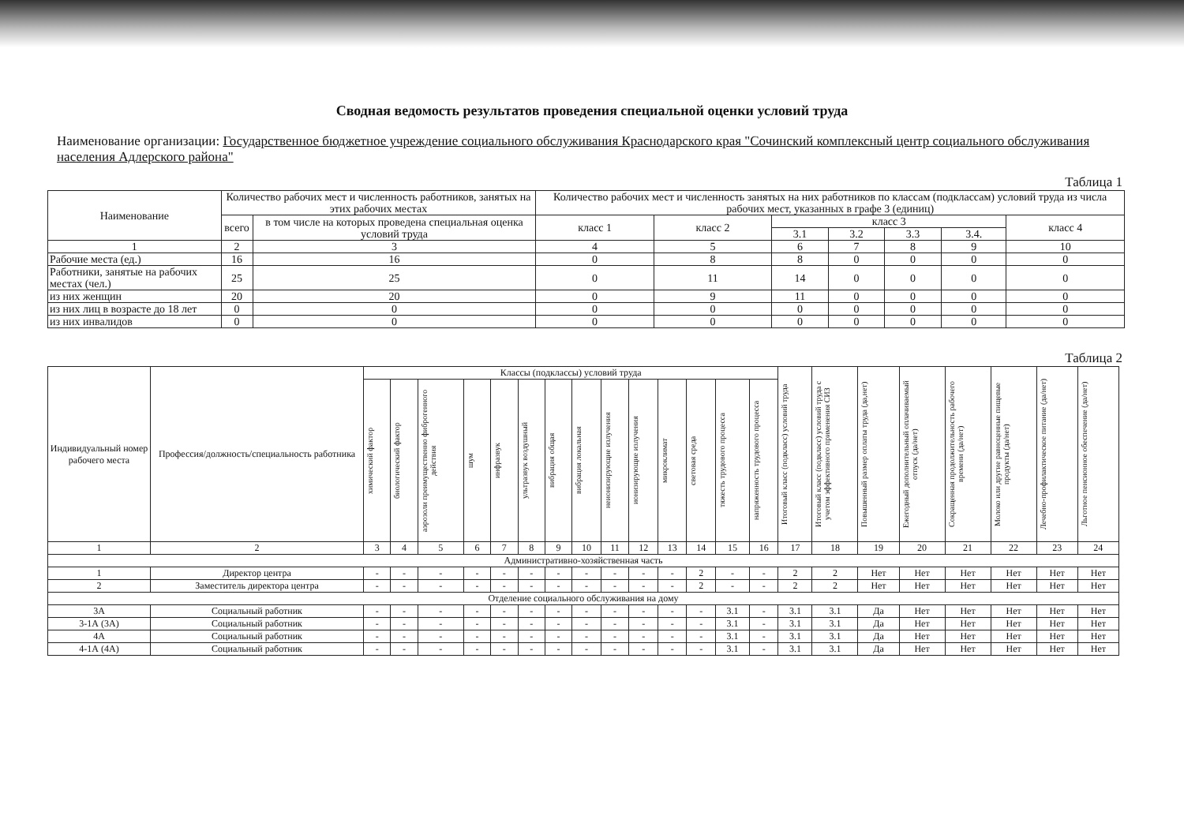Сводная ведомость результатов проведения специальной оценки условий труда
Наименование организации: Государственное бюджетное учреждение социального обслуживания Краснодарского края "Сочинский комплексный центр социального обслуживания населения Адлерского района"
Таблица 1
| Наименование | Количество рабочих мест и численность работников, занятых на этих рабочих местах | | Количество рабочих мест и численность занятых на них работников по классам (подклассам) условий труда из числа рабочих мест, указанных в графе 3 (единиц) | | | | | | |
| --- | --- | --- | --- | --- | --- | --- | --- | --- | --- |
| | всего | в том числе на которых проведена специальная оценка условий труда | класс 1 | класс 2 | класс 3 | | | | класс 4 |
| | | | | | 3.1 | 3.2 | 3.3 | 3.4. | |
| 1 | 2 | 3 | 4 | 5 | 6 | 7 | 8 | 9 | 10 |
| Рабочие места (ед.) | 16 | 16 | 0 | 8 | 8 | 0 | 0 | 0 | 0 |
| Работники, занятые на рабочих местах (чел.) | 25 | 25 | 0 | 11 | 14 | 0 | 0 | 0 | 0 |
| из них женщин | 20 | 20 | 0 | 9 | 11 | 0 | 0 | 0 | 0 |
| из них лиц в возрасте до 18 лет | 0 | 0 | 0 | 0 | 0 | 0 | 0 | 0 | 0 |
| из них инвалидов | 0 | 0 | 0 | 0 | 0 | 0 | 0 | 0 | 0 |
Таблица 2
| Индивидуальный номер рабочего места | Профессия/должность/специальность работника | Классы (подклассы) условий труда | | | | | | | | | | | | | | Итоговый класс (подкласс) условий труда | Итоговый класс (подкласс) условий труда с учетом эффективного применения СИЗ | Повышенный размер оплаты труда (да,нет) | Ежегодный дополнительный оплачиваемый отпуск (да/нет) | Сокращенная продолжительность рабочего времени (да/нет) | Молоко или другие равноценные пищевые продукты (да/нет) | Лечебно-профилактическое питание (да/нет) | Льготное пенсионное обеспечение (да/нет) |
| --- | --- | --- | --- | --- | --- | --- | --- | --- | --- | --- | --- | --- | --- | --- | --- | --- | --- | --- | --- | --- | --- | --- | --- |
| | | химический фактор | биологический фактор | аэрозоли преимущественно фиброгенного действия | шум | инфразвук | ультразвук воздушный | вибрация общая | вибрация локальная | неионизирующие излучения | ионизирующие излучения | микроклимат | световая среда | тяжесть трудового процесса | напряженность трудового процесса | | | | | | | | |
| 1 | 2 | 3 | 4 | 5 | 6 | 7 | 8 | 9 | 10 | 11 | 12 | 13 | 14 | 15 | 16 | 17 | 18 | 19 | 20 | 21 | 22 | 23 | 24 |
| Административно-хозяйственная часть | | | | | | | | | | | | | | | | | | | | | | | |
| 1 | Директор центра | - | - | - | - | - | - | - | - | - | - | - | 2 | - | - | 2 | 2 | Нет | Нет | Нет | Нет | Нет | Нет |
| 2 | Заместитель директора центра | - | - | - | - | - | - | - | - | - | - | - | 2 | - | - | 2 | 2 | Нет | Нет | Нет | Нет | Нет | Нет |
| Отделение социального обслуживания на дому | | | | | | | | | | | | | | | | | | | | | | | |
| 3А | Социальный работник | - | - | - | - | - | - | - | - | - | - | - | - | 3.1 | - | 3.1 | 3.1 | Да | Нет | Нет | Нет | Нет | Нет |
| 3-1А (3А) | Социальный работник | - | - | - | - | - | - | - | - | - | - | - | - | 3.1 | - | 3.1 | 3.1 | Да | Нет | Нет | Нет | Нет | Нет |
| 4А | Социальный работник | - | - | - | - | - | - | - | - | - | - | - | - | 3.1 | - | 3.1 | 3.1 | Да | Нет | Нет | Нет | Нет | Нет |
| 4-1А (4А) | Социальный работник | - | - | - | - | - | - | - | - | - | - | - | - | 3.1 | - | 3.1 | 3.1 | Да | Нет | Нет | Нет | Нет | Нет |